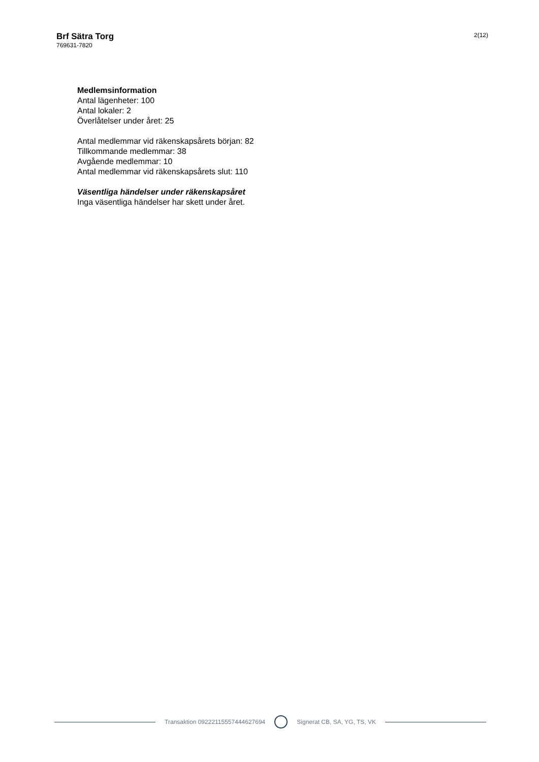Brf Sätra Torg
769631-7820
2(12)
Medlemsinformation
Antal lägenheter: 100
Antal lokaler: 2
Överlåtelser under året: 25
Antal medlemmar vid räkenskapsårets början: 82
Tillkommande medlemmar: 38
Avgående medlemmar: 10
Antal medlemmar vid räkenskapsårets slut: 110
Väsentliga händelser under räkenskapsåret
Inga väsentliga händelser har skett under året.
Transaktion 09222115557444627694
Signerat CB, SA, YG, TS, VK